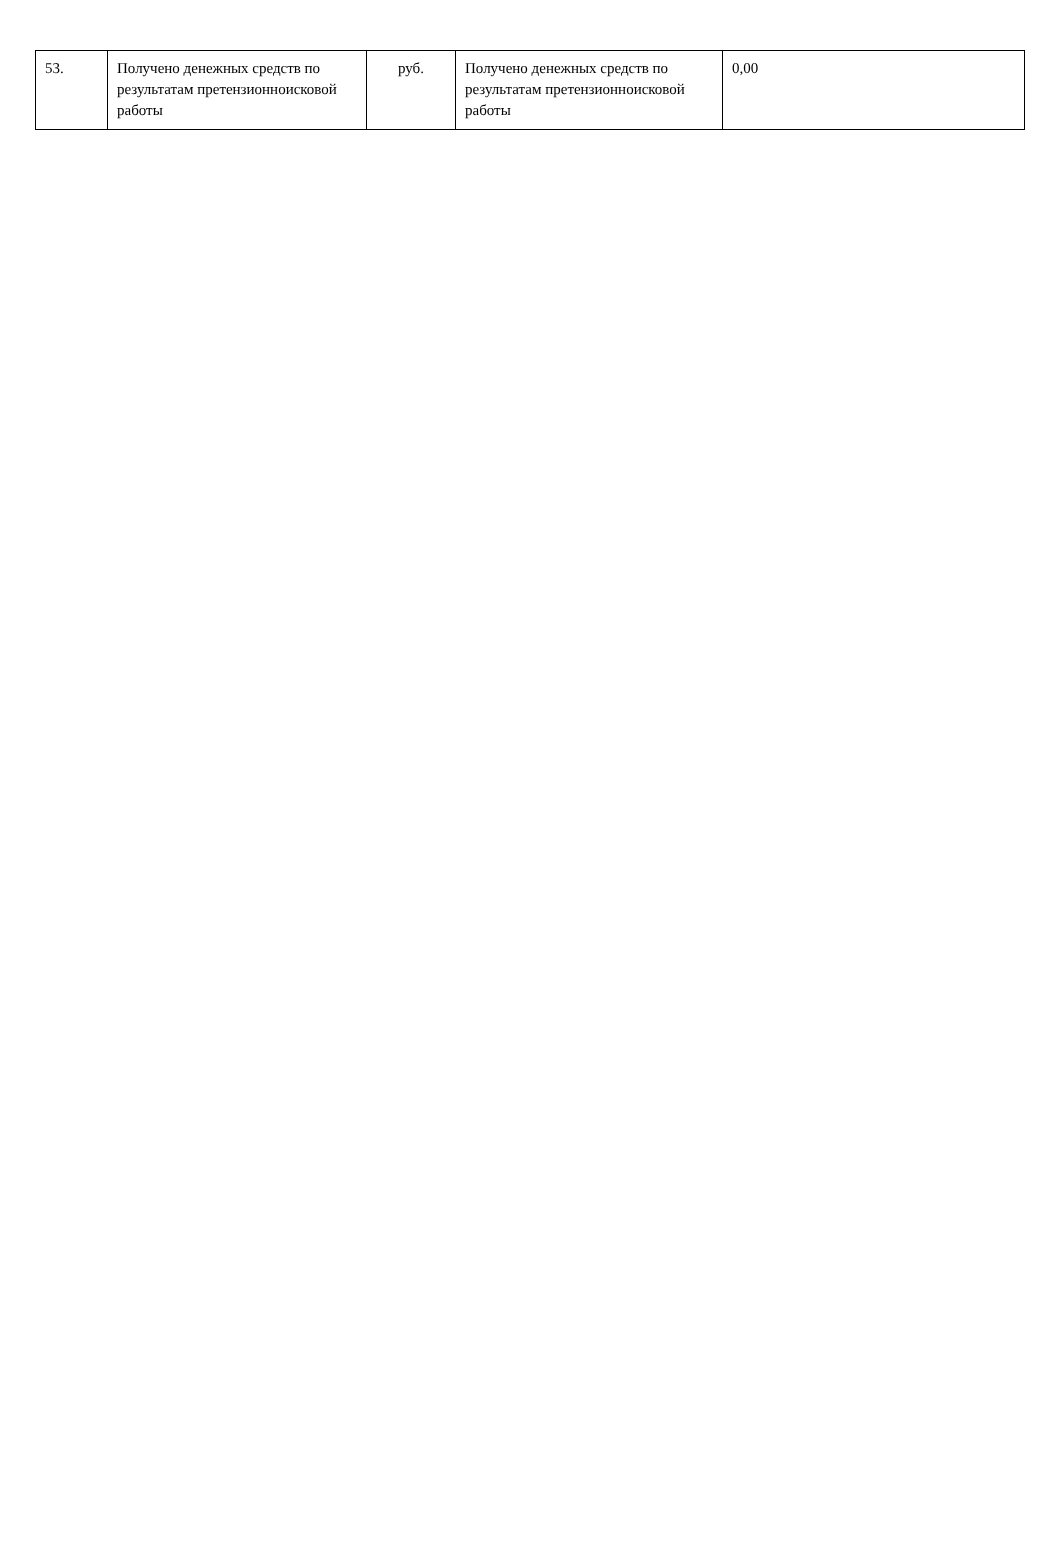| 53. | Получено денежных средств по результатам претензионноисковой работы | руб. | Получено денежных средств по результатам претензионноисковой работы | 0,00 |